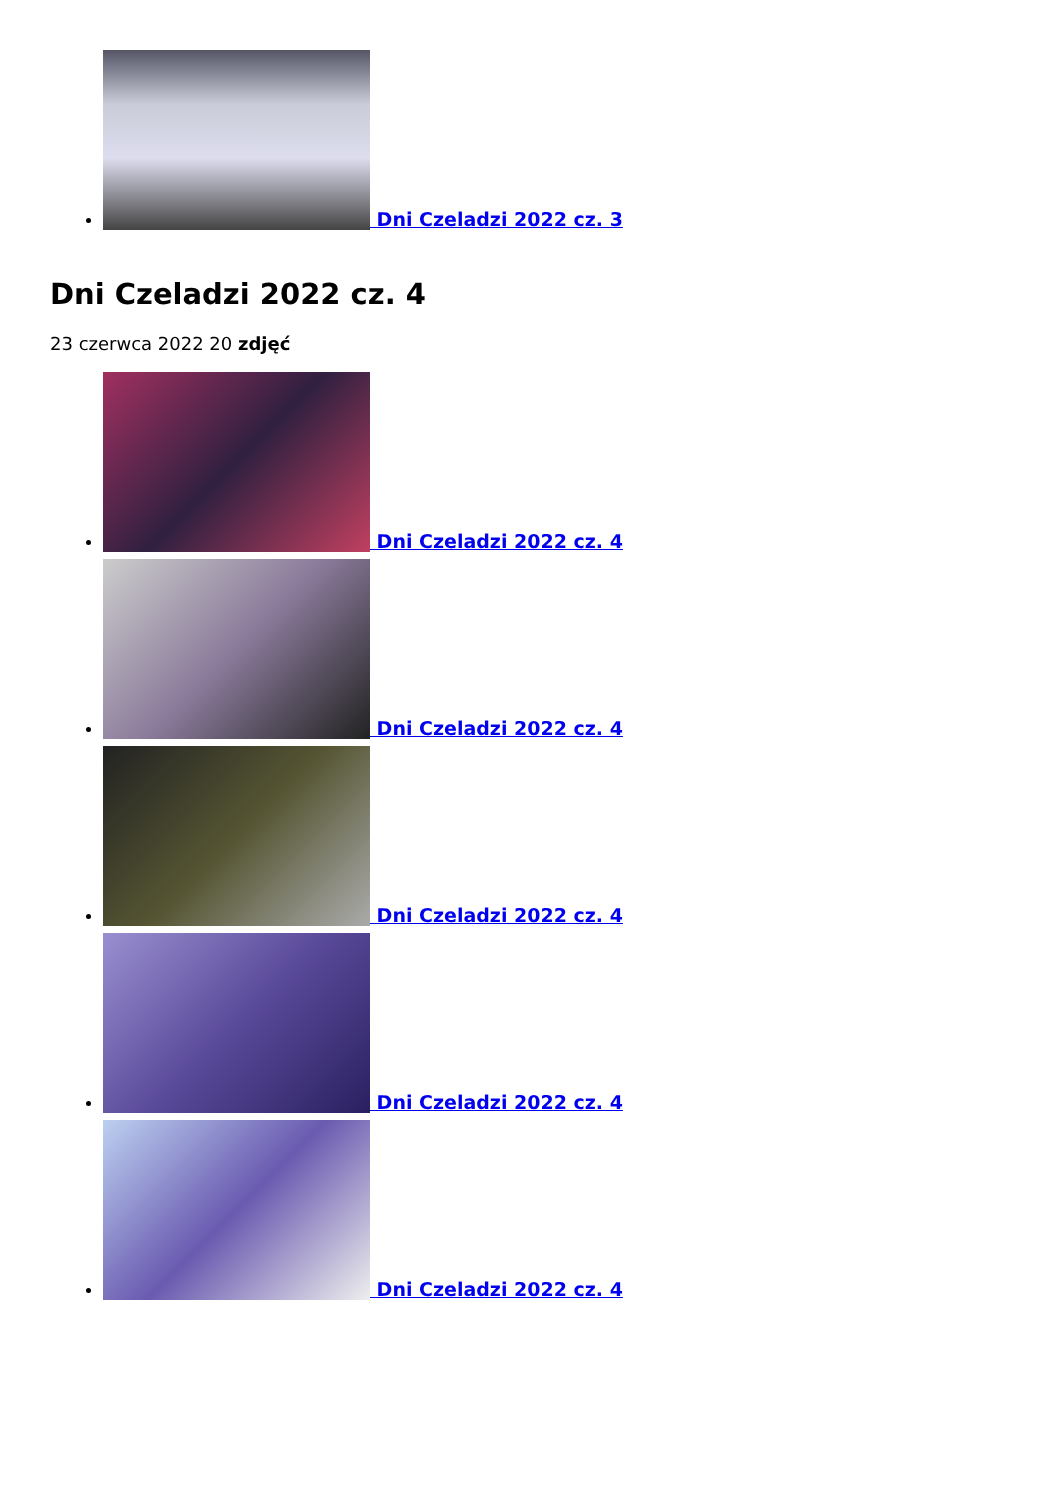Dni Czeladzi 2022 cz. 3
Dni Czeladzi 2022 cz. 4
23 czerwca 2022 20 zdjęć
Dni Czeladzi 2022 cz. 4
Dni Czeladzi 2022 cz. 4
Dni Czeladzi 2022 cz. 4
Dni Czeladzi 2022 cz. 4
Dni Czeladzi 2022 cz. 4